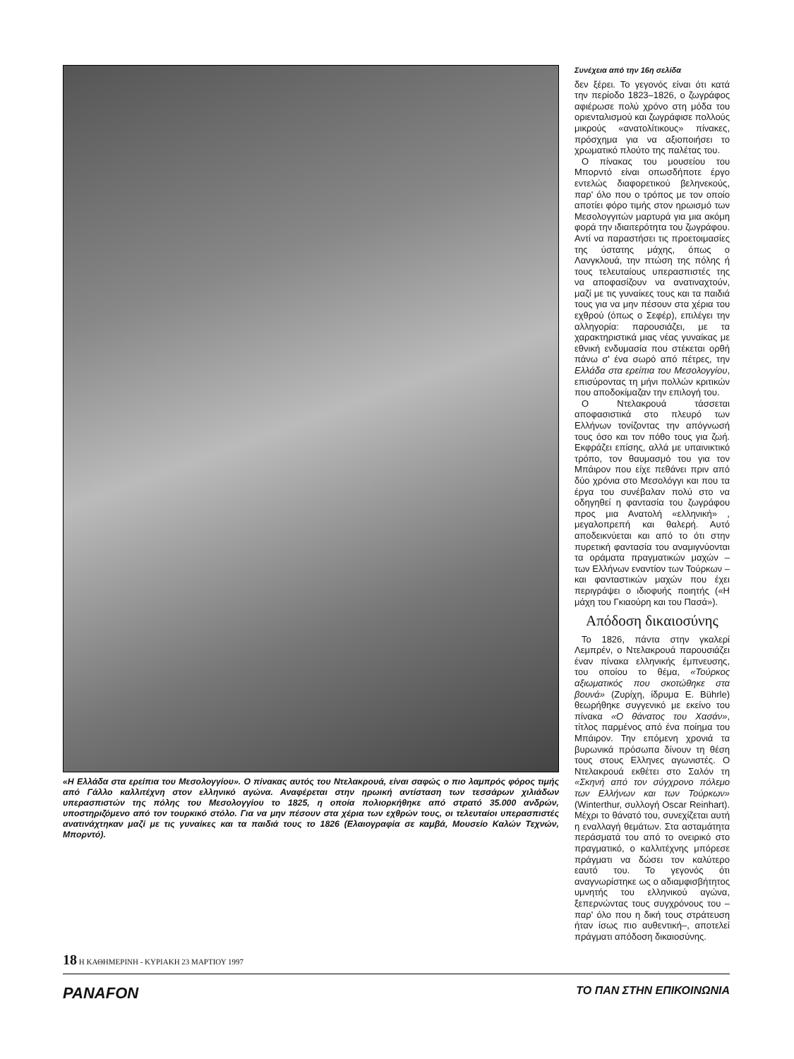«Η Ελλάδα στα ερείπια του Μεσολογγίου». Ο πίνακας αυτός του Ντελακρουά, είναι σαφώς ο πιο λαμπρός φόρος τιμής από Γάλλο καλλιτέχνη στον ελληνικό αγώνα. Αναφέρεται στην ηρωική αντίσταση των τεσσάρων χιλιάδων υπερασπιστών της πόλης του Μεσολογγίου το 1825, η οποία πολιορκήθηκε από στρατό 35.000 ανδρών, υποστηριζόμενο από τον τουρκικό στόλο. Για να μην πέσουν στα χέρια των εχθρών τους, οι τελευταίοι υπερασπιστές ανατινάχτηκαν μαζί με τις γυναίκες και τα παιδιά τους το 1826 (Ελαιογραφία σε καμβά, Μουσείο Καλών Τεχνών, Μπορντό).
Συνέχεια από την 16η σελίδα
δεν ξέρει. Το γεγονός είναι ότι κατά την περίοδο 1823–1826, ο ζωγράφος αφιέρωσε πολύ χρόνο στη μόδα του οριενταλισμού και ζωγράφισε πολλούς μικρούς «ανατολίτικους» πίνακες, πρόσχημα για να αξιοποιήσει το χρωματικό πλούτο της παλέτας του.
Ο πίνακας του μουσείου του Μπορντό είναι οπωσδήποτε έργο εντελώς διαφορετικού βεληνεκούς, παρ' όλο που ο τρόπος με τον οποίο αποτίει φόρο τιμής στον ηρωισμό των Μεσολογγιτών μαρτυρά για μια ακόμη φορά την ιδιαιτερότητα του ζωγράφου. Αντί να παραστήσει τις προετοιμασίες της ύστατης μάχης, όπως ο Λανγκλουά, την πτώση της πόλης ή τους τελευταίους υπερασπιστές της να αποφασίζουν να ανατιναχτούν, μαζί με τις γυναίκες τους και τα παιδιά τους για να μην πέσουν στα χέρια του εχθρού (όπως ο Σεφέρ), επιλέγει την αλληγορία: παρουσιάζει, με τα χαρακτηριστικά μιας νέας γυναίκας με εθνική ενδυμασία που στέκεται ορθή πάνω σ' ένα σωρό από πέτρες, την Ελλάδα στα ερείπια του Μεσολογγίου, επισύροντας τη μήνι πολλών κριτικών που αποδοκίμαζαν την επιλογή του.
Ο Ντελακρουά τάσσεται αποφασιστικά στο πλευρό των Ελλήνων τονίζοντας την απόγνωσή τους όσο και τον πόθο τους για ζωή. Εκφράζει επίσης, αλλά με υπαινικτικό τρόπο, τον θαυμασμό του για τον Μπάιρον που είχε πεθάνει πριν από δύο χρόνια στο Μεσολόγγι και που τα έργα του συνέβαλαν πολύ στο να οδηγηθεί η φαντασία του ζωγράφου προς μια Ανατολή «ελληνική» , μεγαλοπρεπή και θαλερή. Αυτό αποδεικνύεται και από το ότι στην πυρετική φαντασία του αναμιγνύονται τα οράματα πραγματικών μαχών – των Ελλήνων εναντίον των Τούρκων – και φανταστικών μαχών που έχει περιγράψει ο ιδιοφυής ποιητής («Η μάχη του Γκιαούρη και του Πασά»).
Απόδοση δικαιοσύνης
Το 1826, πάντα στην γκαλερί Λεμπρέν, ο Ντελακρουά παρουσιάζει έναν πίνακα ελληνικής έμπνευσης, του οποίου το θέμα, «Τούρκος αξιωματικός που σκοτώθηκε στα βουνά» (Ζυρίχη, ίδρυμα Ε. Bührle) θεωρήθηκε συγγενικό με εκείνο του πίνακα «Ο θάνατος του Χασάν», τίτλος παρμένος από ένα ποίημα του Μπάιρον. Την επόμενη χρονιά τα βυρωνικά πρόσωπα δίνουν τη θέση τους στους Ελληνες αγωνιστές. Ο Ντελακρουά εκθέτει στο Σαλόν τη «Σκηνή από τον σύγχρονο πόλεμο των Ελλήνων και των Τούρκων» (Winterthur, συλλογή Oscar Reinhart). Μέχρι το θάνατό του, συνεχίζεται αυτή η εναλλαγή θεμάτων. Στα ασταμάτητα περάσματά του από το ονειρικό στο πραγματικό, ο καλλιτέχνης μπόρεσε πράγματι να δώσει τον καλύτερο εαυτό του. Το γεγονός ότι αναγνωρίστηκε ως ο αδιαμφισβήτητος υμνητής του ελληνικού αγώνα, ξεπερνώντας τους συγχρόνους του –παρ' όλο που η δική τους στράτευση ήταν ίσως πιο αυθεντική–, αποτελεί πράγματι απόδοση δικαιοσύνης.
18 Η ΚΑΘΗΜΕΡΙΝΗ - ΚΥΡΙΑΚΗ 23 ΜΑΡΤΙΟΥ 1997
PANAFON ΤΟ ΠΑΝ ΣΤΗΝ ΕΠΙΚΟΙΝΩΝΙΑ